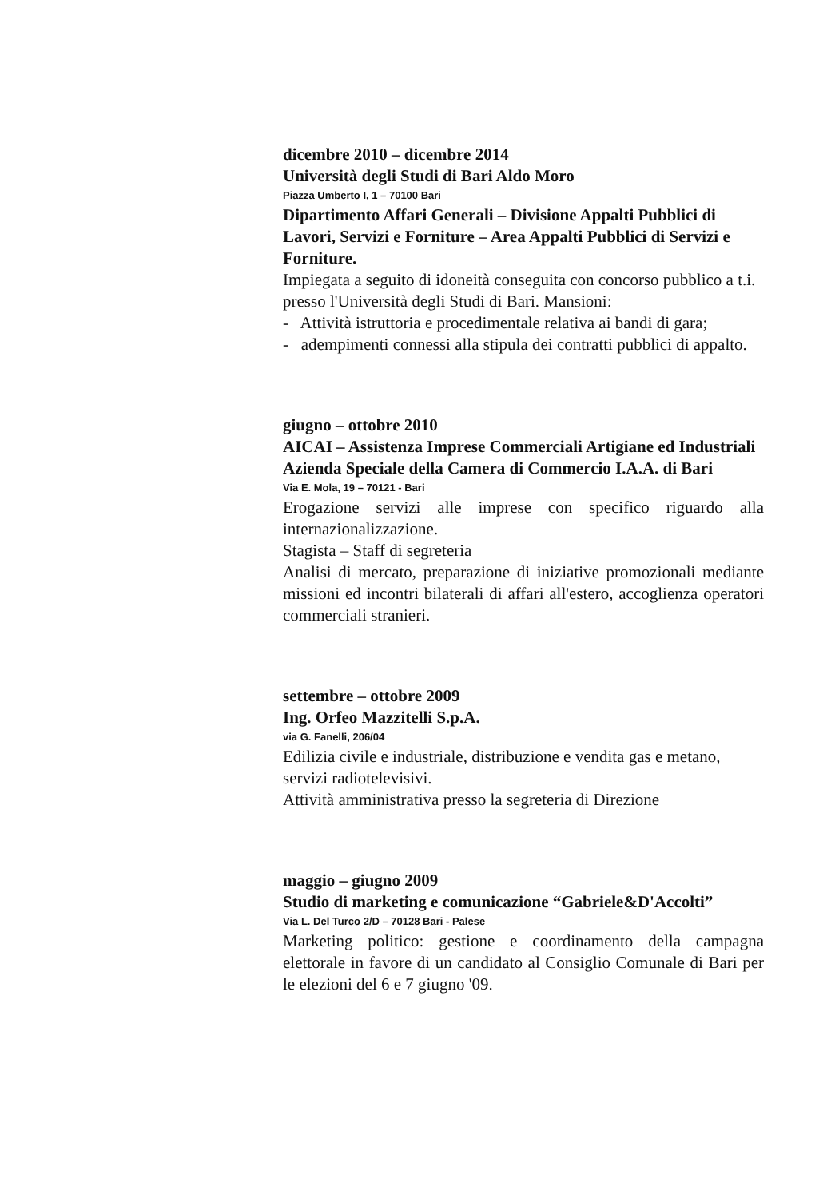dicembre 2010 – dicembre 2014
Università degli Studi di Bari Aldo Moro
Piazza Umberto I, 1 – 70100 Bari
Dipartimento Affari Generali – Divisione Appalti Pubblici di Lavori, Servizi e Forniture – Area Appalti Pubblici di Servizi e Forniture.
Impiegata a seguito di idoneità conseguita con concorso pubblico a t.i. presso l'Università degli Studi di Bari. Mansioni:
- Attività istruttoria e procedimentale relativa ai bandi di gara;
- adempimenti connessi alla stipula dei contratti pubblici di appalto.
giugno – ottobre 2010
AICAI – Assistenza Imprese Commerciali Artigiane ed Industriali
Azienda Speciale della Camera di Commercio I.A.A. di Bari
Via E. Mola, 19 – 70121 - Bari
Erogazione servizi alle imprese con specifico riguardo alla internazionalizzazione.
Stagista – Staff di segreteria
Analisi di mercato, preparazione di iniziative promozionali mediante missioni ed incontri bilaterali di affari all'estero, accoglienza operatori commerciali stranieri.
settembre – ottobre 2009
Ing. Orfeo Mazzitelli S.p.A.
via G. Fanelli, 206/04
Edilizia civile e industriale, distribuzione e vendita gas e metano, servizi radiotelevisivi.
Attività amministrativa presso la segreteria di Direzione
maggio – giugno 2009
Studio di marketing e comunicazione “Gabriele&D'Accolti”
Via L. Del Turco 2/D – 70128 Bari - Palese
Marketing politico: gestione e coordinamento della campagna elettorale in favore di un candidato al Consiglio Comunale di Bari per le elezioni del 6 e 7 giugno '09.